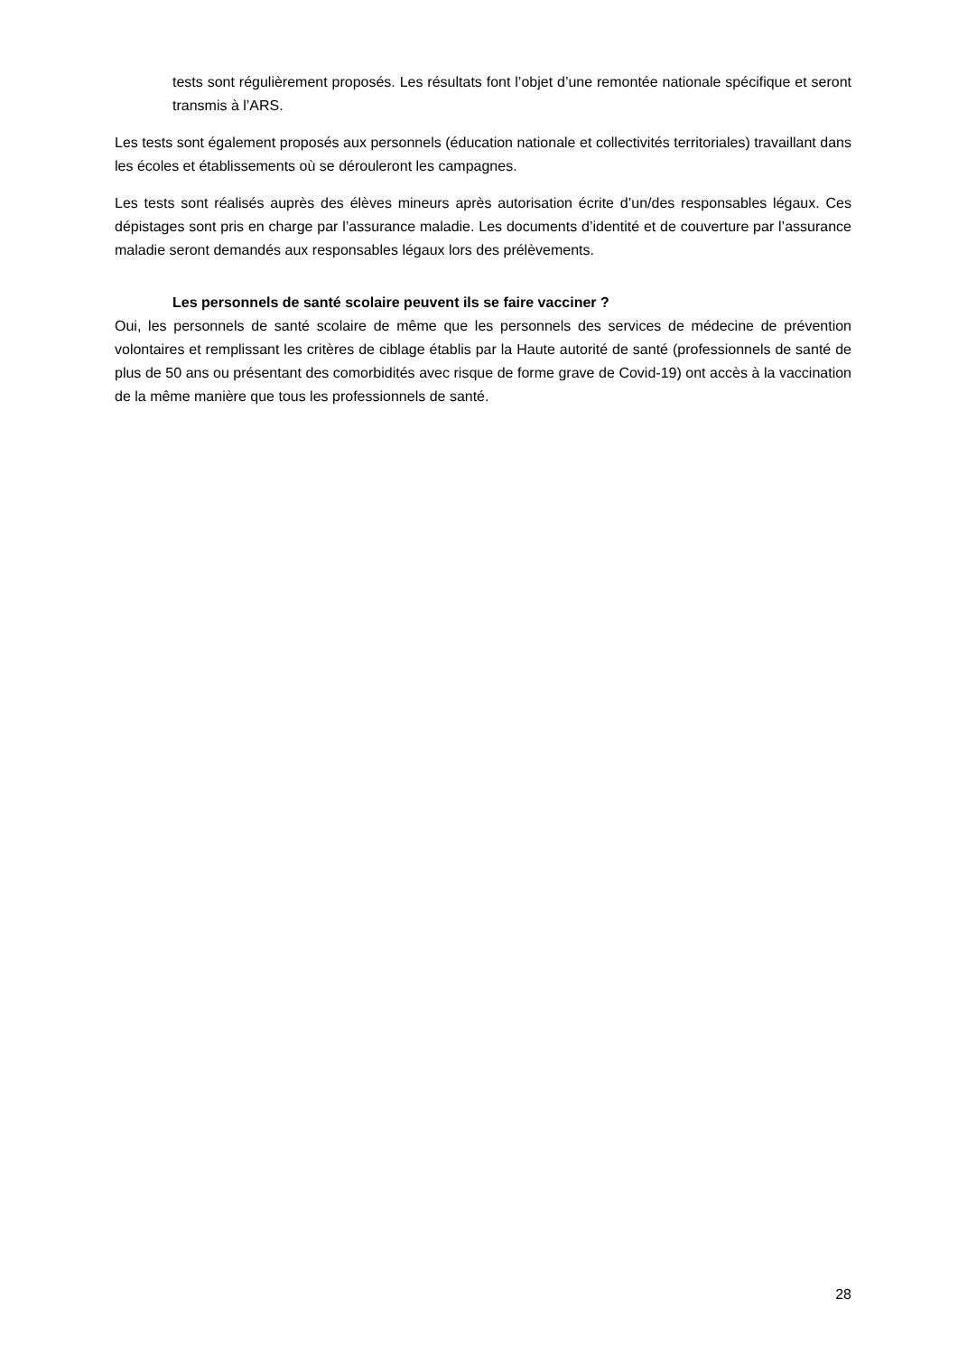tests sont régulièrement proposés. Les résultats font l’objet d’une remontée nationale spécifique et seront transmis à l’ARS.
Les tests sont également proposés aux personnels (éducation nationale et collectivités territoriales) travaillant dans les écoles et établissements où se dérouleront les campagnes.
Les tests sont réalisés auprès des élèves mineurs après autorisation écrite d’un/des responsables légaux. Ces dépistages sont pris en charge par l’assurance maladie. Les documents d’identité et de couverture par l’assurance maladie seront demandés aux responsables légaux lors des prélèvements.
Les personnels de santé scolaire peuvent ils se faire vacciner ?
Oui, les personnels de santé scolaire de même que les personnels des services de médecine de prévention volontaires et remplissant les critères de ciblage établis par la Haute autorité de santé (professionnels de santé de plus de 50 ans ou présentant des comorbidités avec risque de forme grave de Covid-19) ont accès à la vaccination de la même manière que tous les professionnels de santé.
28